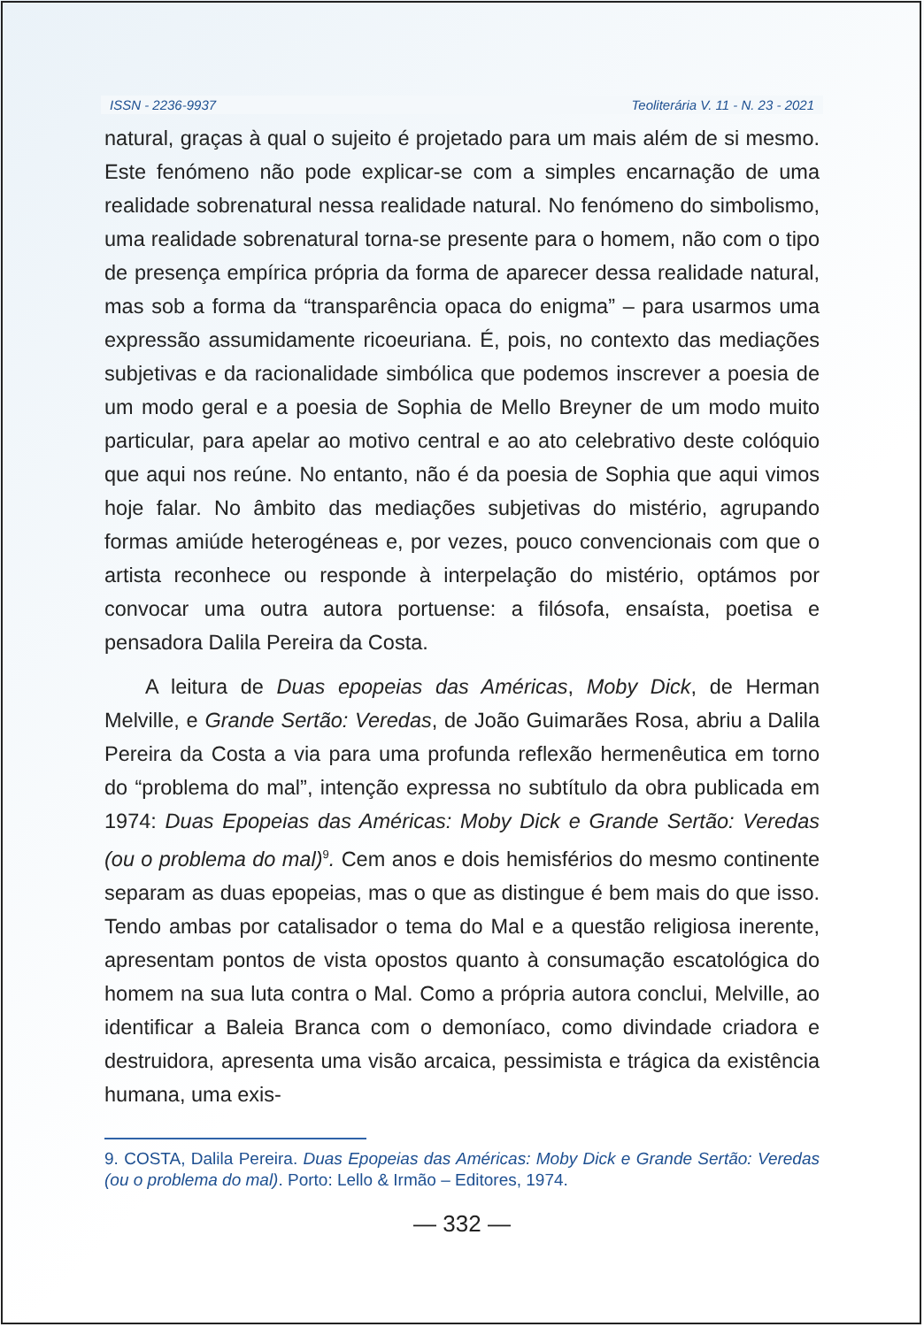ISSN - 2236-9937 Teoliterária V. 11 - N. 23 - 2021
natural, graças à qual o sujeito é projetado para um mais além de si mesmo. Este fenómeno não pode explicar-se com a simples encarnação de uma realidade sobrenatural nessa realidade natural. No fenómeno do simbolismo, uma realidade sobrenatural torna-se presente para o homem, não com o tipo de presença empírica própria da forma de aparecer dessa realidade natural, mas sob a forma da “transparência opaca do enigma” – para usarmos uma expressão assumidamente ricoeuriana. É, pois, no contexto das mediações subjetivas e da racionalidade simbólica que podemos inscrever a poesia de um modo geral e a poesia de Sophia de Mello Breyner de um modo muito particular, para apelar ao motivo central e ao ato celebrativo deste colóquio que aqui nos reúne. No entanto, não é da poesia de Sophia que aqui vimos hoje falar. No âmbito das mediações subjetivas do mistério, agrupando formas amiúde heterogéneas e, por vezes, pouco convencionais com que o artista reconhece ou responde à interpelação do mistério, optámos por convocar uma outra autora portuense: a filósofa, ensaísta, poetisa e pensadora Dalila Pereira da Costa.
A leitura de Duas epopeias das Américas, Moby Dick, de Herman Melville, e Grande Sertão: Veredas, de João Guimarães Rosa, abriu a Dalila Pereira da Costa a via para uma profunda reflexão hermenêutica em torno do “problema do mal”, intenção expressa no subtítulo da obra publicada em 1974: Duas Epopeias das Américas: Moby Dick e Grande Sertão: Veredas (ou o problema do mal)<sup>9</sup>. Cem anos e dois hemisférios do mesmo continente separam as duas epopeias, mas o que as distingue é bem mais do que isso. Tendo ambas por catalisador o tema do Mal e a questão religiosa inerente, apresentam pontos de vista opostos quanto à consumação escatológica do homem na sua luta contra o Mal. Como a própria autora conclui, Melville, ao identificar a Baleia Branca com o demoníaco, como divindade criadora e destruidora, apresenta uma visão arcaica, pessimista e trágica da existência humana, uma exis-
9. COSTA, Dalila Pereira. Duas Epopeias das Américas: Moby Dick e Grande Sertão: Veredas (ou o problema do mal). Porto: Lello & Irmão – Editores, 1974.
— 332 —